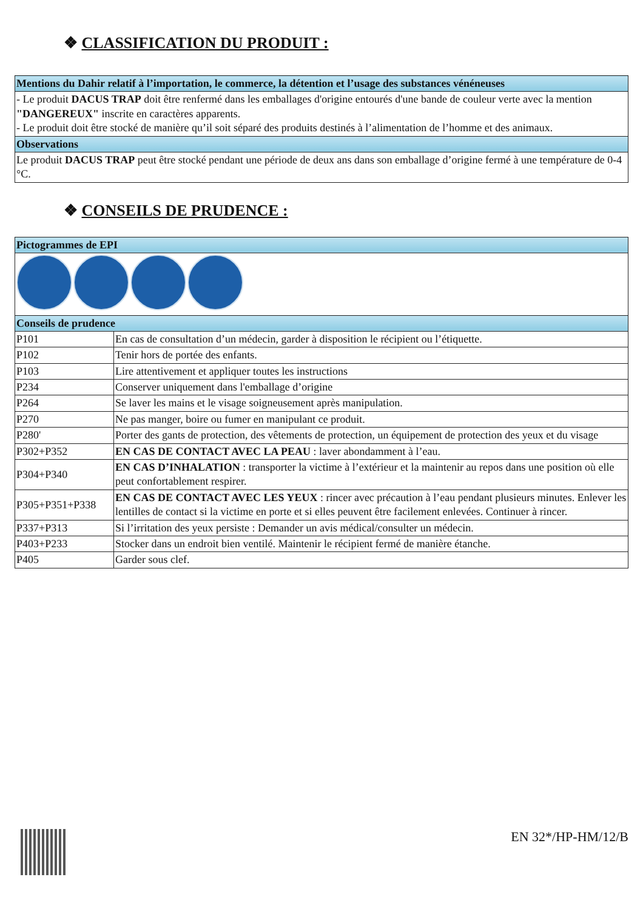❖ CLASSIFICATION DU PRODUIT :
| Mentions du Dahir relatif à l’importation, le commerce, la détention et l’usage des substances vénéneuses |
| - Le produit DACUS TRAP doit être renfermé dans les emballages d'origine entourés d'une bande de couleur verte avec la mention "DANGEREUX" inscrite en caractères apparents. - Le produit doit être stocké de manière qu’il soit séparé des produits destinés à l’alimentation de l’homme et des animaux. |
| Observations |
| Le produit DACUS TRAP peut être stocké pendant une période de deux ans dans son emballage d’origine fermé à une température de 0-4 °C. |
❖ CONSEILS DE PRUDENCE :
| Pictogrammes de EPI | |
| Conseils de prudence | |
| P101 | En cas de consultation d’un médecin, garder à disposition le récipient ou l’étiquette. |
| P102 | Tenir hors de portée des enfants. |
| P103 | Lire attentivement et appliquer toutes les instructions |
| P234 | Conserver uniquement dans l'emballage d’origine |
| P264 | Se laver les mains et le visage soigneusement après manipulation. |
| P270 | Ne pas manger, boire ou fumer en manipulant ce produit. |
| P280' | Porter des gants de protection, des vêtements de protection, un équipement de protection des yeux et du visage |
| P302+P352 | EN CAS DE CONTACT AVEC LA PEAU : laver abondamment à l’eau. |
| P304+P340 | EN CAS D’INHALATION : transporter la victime à l’extérieur et la maintenir au repos dans une position où elle peut confortablement respirer. |
| P305+P351+P338 | EN CAS DE CONTACT AVEC LES YEUX : rincer avec précaution à l’eau pendant plusieurs minutes. Enlever les lentilles de contact si la victime en porte et si elles peuvent être facilement enlevées. Continuer à rincer. |
| P337+P313 | Si l’irritation des yeux persiste : Demander un avis médical/consulter un médecin. |
| P403+P233 | Stocker dans un endroit bien ventilé. Maintenir le récipient fermé de manière étanche. |
| P405 | Garder sous clef. |
EN 32*/HP-HM/12/B